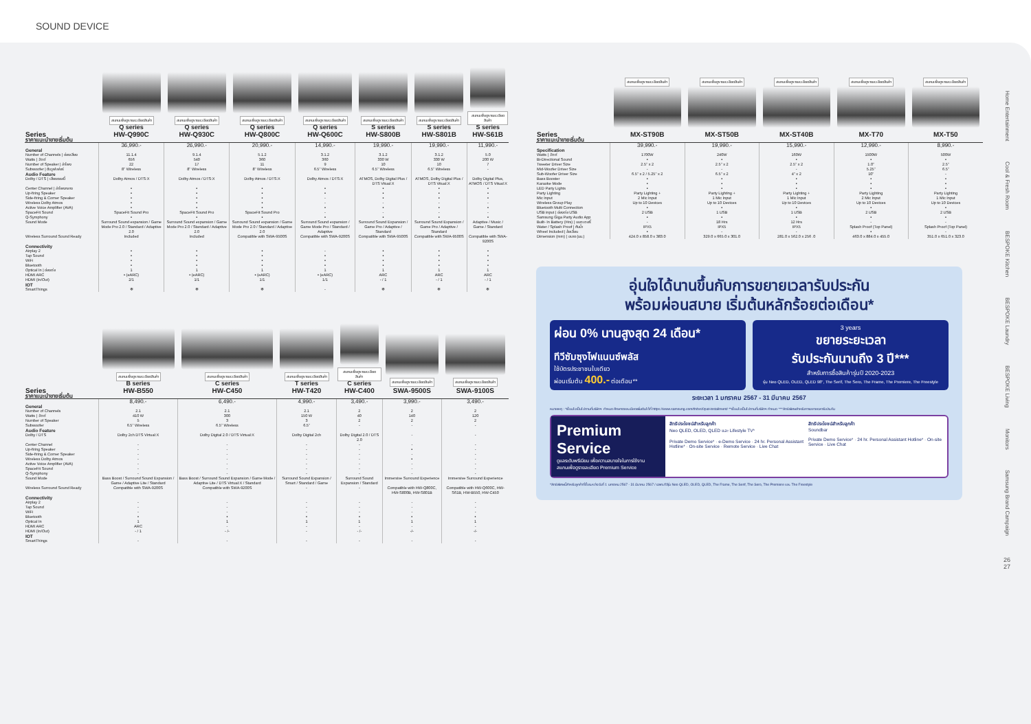SOUND DEVICE
| | สแกนเพื่อดูรายละเอียดสินค้า Q series | สแกนเพื่อดูรายละเอียดสินค้า Q series | สแกนเพื่อดูรายละเอียดสินค้า Q series | สแกนเพื่อดูรายละเอียดสินค้า Q series | สแกนเพื่อดูรายละเอียดสินค้า S series | สแกนเพื่อดูรายละเอียดสินค้า S series | สแกนเพื่อดูรายละเอียดสินค้า S series |
| Series ราคาแนะนำขายเริ่มต้น | HW-Q990C | HW-Q930C | HW-Q800C | HW-Q600C | HW-S800B | HW-S801B | HW-S61B |
| | 36,990.- | 26,990.- | 20,990.- | 14,990.- | 19,990.- | 19,990.- | 11,990.- |
| General | | | | | | | |
| Number of Channels / ช่องเสียง | 11.1.4 | 9.1.4 | 5.1.2 | 3.1.2 | 3.1.2 | 3.1.2 | 5.0 |
| Watts / วัตต์ | 656 | 540 | 360 | 360 | 330 W | 330 W | 200 W |
| Number of Speaker / ลำโพง | 22 | 17 | 11 | 9 | 10 | 10 | 7 |
| Subwoofer / ซับวูฟเฟอร์ | 8" Wireless | 8" Wireless | 8" Wireless | 6.5" Wireless | 6.5" Wireless | 6.5" Wireless | - |
| Audio Feature | | | | | | | |
| Dolby / DTS / เสียงดอลบี้ | Dolby Atmos / DTS:X | Dolby Atmos / DTS:X | Dolby Atmos / DTS:X | Dolby Atmos / DTS:X | ATMOS, Dolby Digital Plus / DTS Vitual:X | ATMOS, Dolby Digital Plus / DTS Vitual:X | Dolby Digital Plus, ATMOS / DTS Vitual:X |
| Center Channel / ลำโพงกลาง | • | • | • | • | • | • | • |
| Up-firing Speaker | • | • | • | • | • | • | • |
| Side-firing & Corner Speaker | • | • | • | - | • | • | • |
| Wireless Dolby Atmos | • | • | • | - | - | - | - |
| Active Voice Amplifier (AVA) | • | • | • | • | • | • | • |
| SpaceFit Sound | SpaceFit Sound Pro | SpaceFit Sound Pro | SpaceFit Sound Pro | - | - | - | - |
| Q-Symphony | • | • | • | • | • | • | • |
| Sound Mode | Surround Sound expansion / Game Mode Pro 2.0 / Standard / Adaptive 2.0 | Surround Sound expansion / Game Mode Pro 2.0 / Standard / Adaptive 2.0 | Surround Sound expansion / Game Mode Pro 2.0 / Standard / Adaptive 2.0 | Surround Sound expansion / Game Mode Pro / Standard / Adaptive | Surround Sound Expansion / Game Pro / Adaptive / Standard | Surround Sound Expansion / Game Pro / Adaptive / Standard | Adaptive / Music / Game / Standard |
| Wireless Surround Sound Ready | Included | Included | Compatible with SWA-9500S | Compatible with SWA-9200S | Compatible with SWA-9500S | Compatible with SWA-9500S | Compatible with SWA-9200S |
| Connectivity | | | | | | | |
| Airplay 2 | • | • | • | - | • | • | • |
| Tap Sound | • | • | • | • | • | • | • |
| WiFi | • | • | • | • | • | • | • |
| Bluetooth | • | • | • | • | • | • | • |
| Optical In / ช่องต่อ | 1 | 1 | 1 | 1 | 1 | 1 | 1 |
| HDMI ARC | • (eARC) | • (eARC) | • (eARC) | • (eARC) | ARC | ARC | ARC |
| HDMI (In/Out) | 2/1 | 1/1 | 1/1 | 1/1 | - / 1 | - / 1 | - / 1 |
| IOT | | | | | | | |
| SmartThings | ❄ | ❄ | ❄ | - | ❄ | ❄ | ❄ |
| | สแกนเพื่อดูรายละเอียดสินค้า B series | สแกนเพื่อดูรายละเอียดสินค้า C series | สแกนเพื่อดูรายละเอียดสินค้า T series | สแกนเพื่อดูรายละเอียดสินค้า C series | สแกนเพื่อดูรายละเอียดสินค้า | สแกนเพื่อดูรายละเอียดสินค้า |
| Series ราคาแนะนำขายเริ่มต้น | HW-B550 | HW-C450 | HW-T420 | HW-C400 | SWA-9500S | SWA-9100S |
| | 8,490.- | 6,490.- | 4,990.- | 3,490.- | 3,990.- | 3,490.- |
| General | | | | | | |
| Number of Channels | 2.1 | 2.1 | 2.1 | 2 | 2 | 2 |
| Watts / วัตต์ | 410 W | 300 | 150 W | 40 | 140 | 120 |
| Number of Speaker | 5 | 3 | 3 | 2 | 2 | 2 |
| Subwoofer | 6.5" Wireless | 6.5" Wireless | 6.5" | - | - | - |
| Audio Feature | | | | | | |
| Dolby / DTS | Dolby 2ch DTS Virtual:X | Dolby Digital 2.0 / DTS Virtual:X | Dolby Digital 2ch | Dolby Digital 2.0 / DTS 2.0 | - | - |
| Center Channel | - | - | - | - | - | - |
| Up-firing Speaker | - | - | - | - | • | - |
| Side-firing & Corner Speaker | - | - | - | - | - | - |
| Wireless Dolby Atmos | - | - | - | - | • | - |
| Active Voice Amplifier (AVA) | - | - | - | - | - | - |
| SpaceFit Sound | - | - | - | - | - | - |
| Q-Symphony | - | - | - | - | - | - |
| Sound Mode | Bass Boost / Surround Sound Expansion / Game / Adaptive Lite / Standard | Bass Boost / Surround Sound Expansion / Game Mode / Adaptive Lite / DTS Virtual:X / Standard | Surround Sound Expansion / Smart / Standard / Game | Surround Sound Expansion / Standard | Immersive Surround Experience | Immersive Surround Experience |
| Wireless Surround Sound Ready | Compatible with SWA-9200S | Compatible with SWA-9200S | - | - | Compatible with HW-Q800C, HW-S800B, HW-S801B | Compatible with HW-Q600C, HW-S61B, HW-B550, HW-C450 |
| Connectivity | | | | | | |
| Airplay 2 | - | - | - | - | - | - |
| Tap Sound | - | - | - | - | - | - |
| WiFi | - | - | - | - | - | - |
| Bluetooth | • | • | • | • | • | • |
| Optical In | 1 | 1 | 1 | 1 | 1 | 1 |
| HDMI ARC | ARC | - | - | - | - | - |
| HDMI (In/Out) | - / 1 | - /- | - | - /- | -/- | -/- |
| IOT | | | | | | |
| SmartThings | - | - | - | - | - | - |
| | สแกนเพื่อดูรายละเอียดสินค้า | สแกนเพื่อดูรายละเอียดสินค้า | สแกนเพื่อดูรายละเอียดสินค้า | สแกนเพื่อดูรายละเอียดสินค้า | สแกนเพื่อดูรายละเอียดสินค้า |
| Series ราคาแนะนำขายเริ่มต้น | MX-ST90B | MX-ST50B | MX-ST40B | MX-T70 | MX-T50 |
| | 39,990.- | 19,990.- | 15,990.- | 12,990.- | 8,990.- |
| Specification | | | | | |
| Watts / วัตต์ | 1700W | 240W | 160W | 1500W | 500W |
| Bi-Directional Sound | • | • | • | • | • |
| Tweeter Driver Size | 2.5" x 2 | 2.5" x 2 | 2.5" x 2 | 1.0" | 2.5" |
| Mid-Woofer Driver Size | - | - | - | 5.25" | 6.5" |
| Sub-Woofer Driver Size | 6.5" x 2 / 5.25" x 2 | 6.5" x 2 | 4" x 2 | 10" | - |
| Bass Booster | • | • | • | • | • |
| Karaoke Mode | • | • | • | • | • |
| LED Party Lights | • | • | • | • | • |
| Party Lighting | Party Lighting + | Party Lighting + | Party Lighting + | Party Lighting | Party Lighting |
| Mic Input | 2 Mic Input | 1 Mic Input | 1 Mic Input | 2 Mic Input | 1 Mic Input |
| Wireless Group Play | Up to 10 Devices | Up to 10 Devices | Up to 10 Devices | Up to 10 Devices | Up to 10 Devices |
| Bluetooth Multi Connection | • | • | • | • | • |
| USB input / ช่องต่อ USB | 2 USB | 1 USB | 1 USB | 2 USB | 2 USB |
| Samsung Giga Party Audio App | • | • | • | • | • |
| Built- In Battery (Hrs) / แบตเตอรี่ | - | 18 Hrs | 12 Hrs | - | - |
| Water / Splash Proof / กันน้ำ | IPX5 | IPX5 | IPX5 | Splash Proof (Top Panel) | Splash Proof (Top Panel) |
| Wheel Included / ล้อเลื่อน | • | - | - | • | - |
| Dimension (mm) / ขนาด (มม.) | 424.0 x 858.0 x 383.0 | 329.0 x 665.0 x 301.0 | 281.0 x 562.0 x 256 .0 | 463.0 x 884.0 x 455.0 | 351.0 x 651.0 x 323.0 |
อุ่นใจได้นานขึ้นกับการขยายเวลารับประกัน
พร้อมผ่อนสบาย เริ่มต้นหลักร้อยต่อเดือน*
ผ่อน 0% นานสูงสุด 24 เดือน*
ทีวีซัมซุงไฟแนนซ์พลัส
ใช้บัตรประชาชนใบเดียว
ผ่อนเริ่มต้น 400.- ต่อเดือน**
3 years
ขยายระยะเวลา
รับประกันนานถึง 3 ปี***
สำหรับการซื้อสินค้ารุ่นปี 2020-2023
รุ่น Neo QLED, OLED, QLED 98", The Serif, The Sero, The Frame, The Premiere, The Freestyle
ระยะเวลา 1 มกราคม 2567 - 31 มีนาคม 2567
หมายเหตุ : *เงื่อนไขเป็นไปตามที่บริษัทฯ กำหนด ศึกษารายละเอียดเพิ่มเติมได้ที่ https://www.samsung.com/th/tvs/0pat-installment/ **เงื่อนไขเป็นไปตามที่บริษัทฯ กำหนด ***สิทธิพิเศษสำหรับการขยายเวลารับประกัน
Premium Service
ดูแลระดับพรีเมียม เพื่อความสบายใจในการใช้งาน
สแกนเพื่อดูรายละเอียด Premium Service
สิทธิประโยชน์สำหรับลูกค้า
Neo QLED, OLED, QLED และ Lifestyle TV*
Private Demo Service* · e-Demo Service · 24 hr. Personal Assistant Hotline* · On-site Service · Remote Service · Live Chat
สิทธิประโยชน์สำหรับลูกค้า
Soundbar
Private Demo Service* · 24 hr. Personal Assistant Hotline* · On-site Service · Live Chat
*สิทธิพิเศษนี้สำหรับลูกค้าที่ซื้อระหว่างวันที่ 1 มกราคม 2567 - 31 มีนาคม 2567 / เฉพาะทีวีรุ่น Neo QLED, OLED, QLED, The Frame, The Serif, The Sero, The Premiere และ The Freestyle
Home Entertainment
Cool & Fresh Room
BESPOKE Kitchen
BESPOKE Laundry
BESPOKE Living
Monitors
Samsung Brand Campaign
26
27